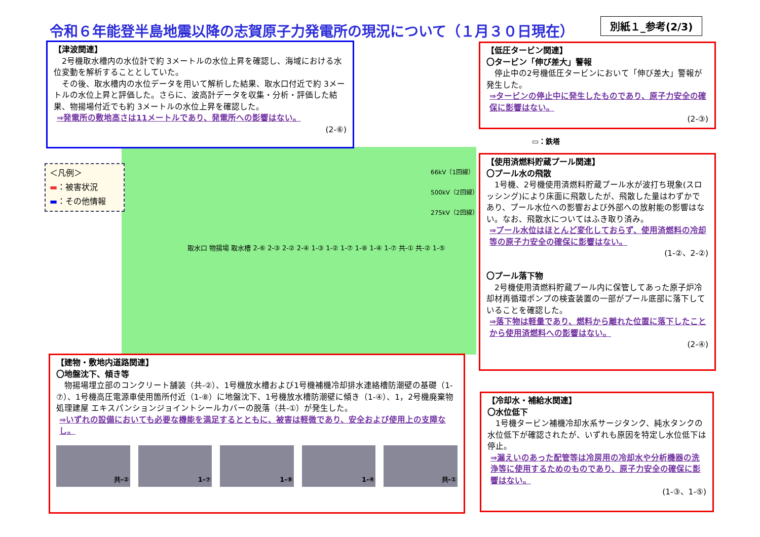令和６年能登半島地震以降の志賀原子力発電所の現況について（１月３０日現在）
別紙１_参考(2/3)
【津波関連】
　2号機取水槽内の水位計で約 3メートルの水位上昇を確認し、海域における水位変動を解析することとしていた。
　その後、取水槽内の水位データを用いて解析した結果、取水口付近で約 3メートルの水位上昇と評価した。さらに、波高計データを収集・分析・評価した結果、物揚場付近でも約 3メートルの水位上昇を確認した。
⇒発電所の敷地高さは11メートルであり、発電所への影響はない。
(2-⑥)
＜凡例＞
▬：被害状況
▬：その他情報
取水口 物揚場 取水槽 2-⑥ 2-③ 2-② 2-④ 1-③ 1-② 1-⑦ 1-⑧ 1-④ 1-⑦ 共-① 共-② 1-⑤
66kV（1回線）
500kV（2回線）
275kV（2回線）
▭：鉄塔
【低圧タービン関連】
〇タービン「伸び差大」警報
　停止中の2号機低圧タービンにおいて「伸び差大」警報が発生した。
⇒タービンの停止中に発生したものであり、原子力安全の確保に影響はない。
(2-③)
【使用済燃料貯蔵プール関連】
〇プール水の飛散
　1号機、2号機使用済燃料貯蔵プール水が波打ち現象(スロッシング)により床面に飛散したが、飛散した量はわずかであり、プール水位への影響および外部への放射能の影響はない。なお、飛散水についてはふき取り済み。
⇒プール水位はほとんど変化しておらず、使用済燃料の冷却等の原子力安全の確保に影響はない。
(1-②、2-②)
〇プール落下物
　2号機使用済燃料貯蔵プール内に保管してあった原子炉冷却材再循環ポンプの検査装置の一部がプール底部に落下していることを確認した。
⇒落下物は軽量であり、燃料から離れた位置に落下したことから使用済燃料への影響はない。
(2-④)
【建物・敷地内道路関連】
〇地盤沈下、傾き等
　物揚場埋立部のコンクリート舗装（共-②）、1号機放水槽および1号機補機冷却排水連絡槽防潮壁の基礎（1-⑦）、1号機高圧電源車使用箇所付近（1-⑧）に地盤沈下、1号機放水槽防潮壁に傾き（1-④）、1，2号機廃棄物処理建屋 エキスパンションジョイントシールカバーの脱落（共-①）が発生した。
⇒いずれの設備においても必要な機能を満足するとともに、被害は軽微であり、安全および使用上の支障なし。
共-② 1-⑦ 1-⑧ 1-④ 共-①
【冷却水・補給水関連】
〇水位低下
　1号機タービン補機冷却水系サージタンク、純水タンクの水位低下が確認されたが、いずれも原因を特定し水位低下は停止。
⇒漏えいのあった配管等は冷房用の冷却水や分析機器の洗浄等に使用するためのものであり、原子力安全の確保に影響はない。
(1-③、1-⑤)